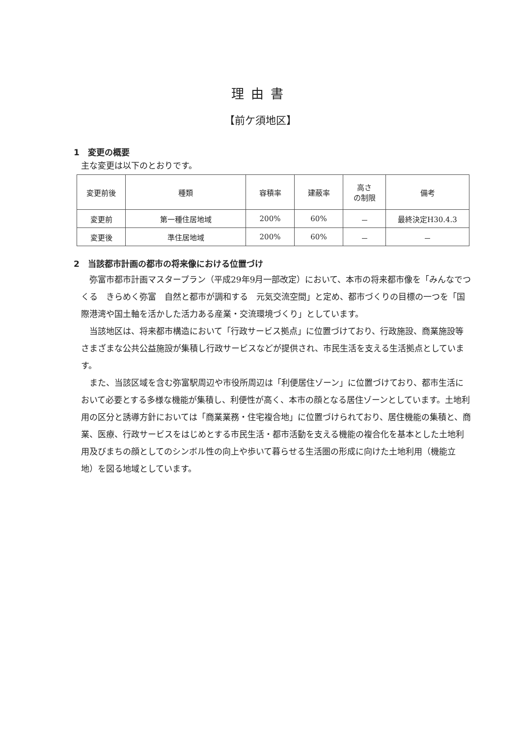理由書
【前ケ須地区】
1　変更の概要
主な変更は以下のとおりです。
| 変更前後 | 種類 | 容積率 | 建蔽率 | 高さ の制限 | 備考 |
| 変更前 | 第一種住居地域 | 200% | 60% | － | 最終決定H30.4.3 |
| 変更後 | 準住居地域 | 200% | 60% | － | － |
2　当該都市計画の都市の将来像における位置づけ
弥富市都市計画マスタープラン（平成29年9月一部改定）において、本市の将来都市像を「みんなでつくる　きらめく弥富　自然と都市が調和する　元気交流空間」と定め、都市づくりの目標の一つを「国際港湾や国土軸を活かした活力ある産業・交流環境づくり」としています。
当該地区は、将来都市構造において「行政サービス拠点」に位置づけており、行政施設、商業施設等さまざまな公共公益施設が集積し行政サービスなどが提供され、市民生活を支える生活拠点としています。
また、当該区域を含む弥富駅周辺や市役所周辺は「利便居住ゾーン」に位置づけており、都市生活において必要とする多様な機能が集積し、利便性が高く、本市の顔となる居住ゾーンとしています。土地利用の区分と誘導方針においては「商業業務・住宅複合地」に位置づけられており、居住機能の集積と、商業、医療、行政サービスをはじめとする市民生活・都市活動を支える機能の複合化を基本とした土地利用及びまちの顔としてのシンボル性の向上や歩いて暮らせる生活圏の形成に向けた土地利用（機能立地）を図る地域としています。